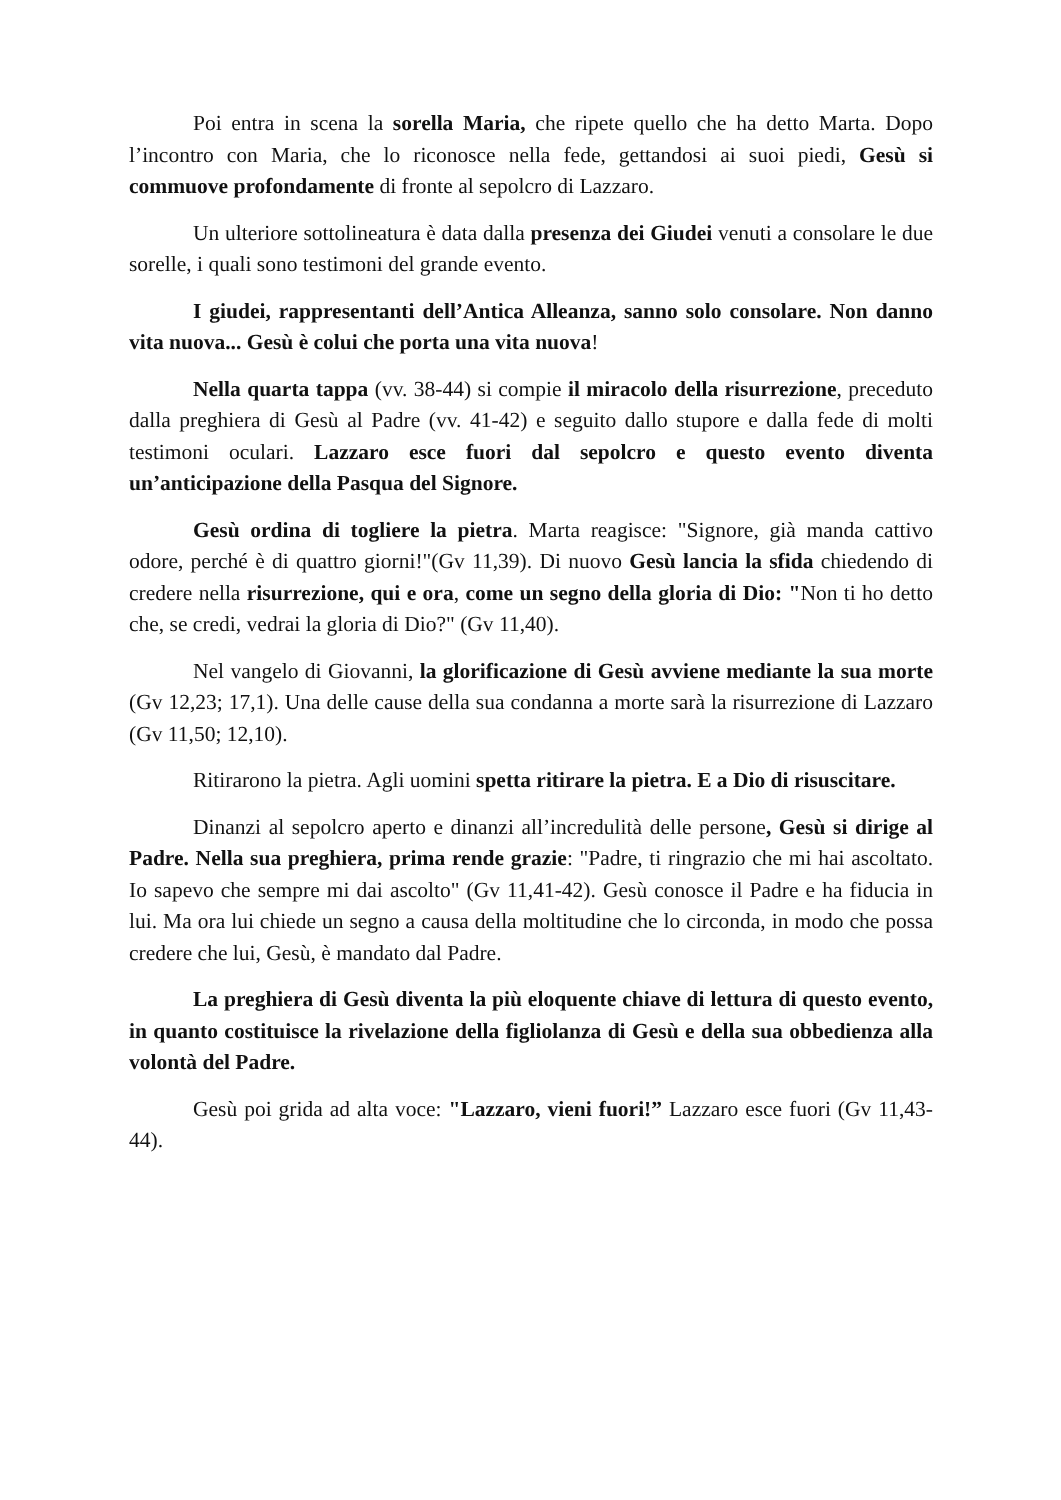Poi entra in scena la sorella Maria, che ripete quello che ha detto Marta. Dopo l’incontro con Maria, che lo riconosce nella fede, gettandosi ai suoi piedi, Gesù si commuove profondamente di fronte al sepolcro di Lazzaro.
Un ulteriore sottolineatura è data dalla presenza dei Giudei venuti a consolare le due sorelle, i quali sono testimoni del grande evento.
I giudei, rappresentanti dell’Antica Alleanza, sanno solo consolare. Non danno vita nuova... Gesù è colui che porta una vita nuova!
Nella quarta tappa (vv. 38-44) si compie il miracolo della risurrezione, preceduto dalla preghiera di Gesù al Padre (vv. 41-42) e seguito dallo stupore e dalla fede di molti testimoni oculari. Lazzaro esce fuori dal sepolcro e questo evento diventa un’anticipazione della Pasqua del Signore.
Gesù ordina di togliere la pietra. Marta reagisce: "Signore, già manda cattivo odore, perché è di quattro giorni!"(Gv 11,39). Di nuovo Gesù lancia la sfida chiedendo di credere nella risurrezione, qui e ora, come un segno della gloria di Dio: "Non ti ho detto che, se credi, vedrai la gloria di Dio?" (Gv 11,40).
Nel vangelo di Giovanni, la glorificazione di Gesù avviene mediante la sua morte (Gv 12,23; 17,1). Una delle cause della sua condanna a morte sarà la risurrezione di Lazzaro (Gv 11,50; 12,10).
Ritirarono la pietra. Agli uomini spetta ritirare la pietra. E a Dio di risuscitare.
Dinanzi al sepolcro aperto e dinanzi all’incredulità delle persone, Gesù si dirige al Padre. Nella sua preghiera, prima rende grazie: "Padre, ti ringrazio che mi hai ascoltato. Io sapevo che sempre mi dai ascolto" (Gv 11,41-42). Gesù conosce il Padre e ha fiducia in lui. Ma ora lui chiede un segno a causa della moltitudine che lo circonda, in modo che possa credere che lui, Gesù, è mandato dal Padre.
La preghiera di Gesù diventa la più eloquente chiave di lettura di questo evento, in quanto costituisce la rivelazione della figliolanza di Gesù e della sua obbedienza alla volontà del Padre.
Gesù poi grida ad alta voce: "Lazzaro, vieni fuori!” Lazzaro esce fuori (Gv 11,43-44).